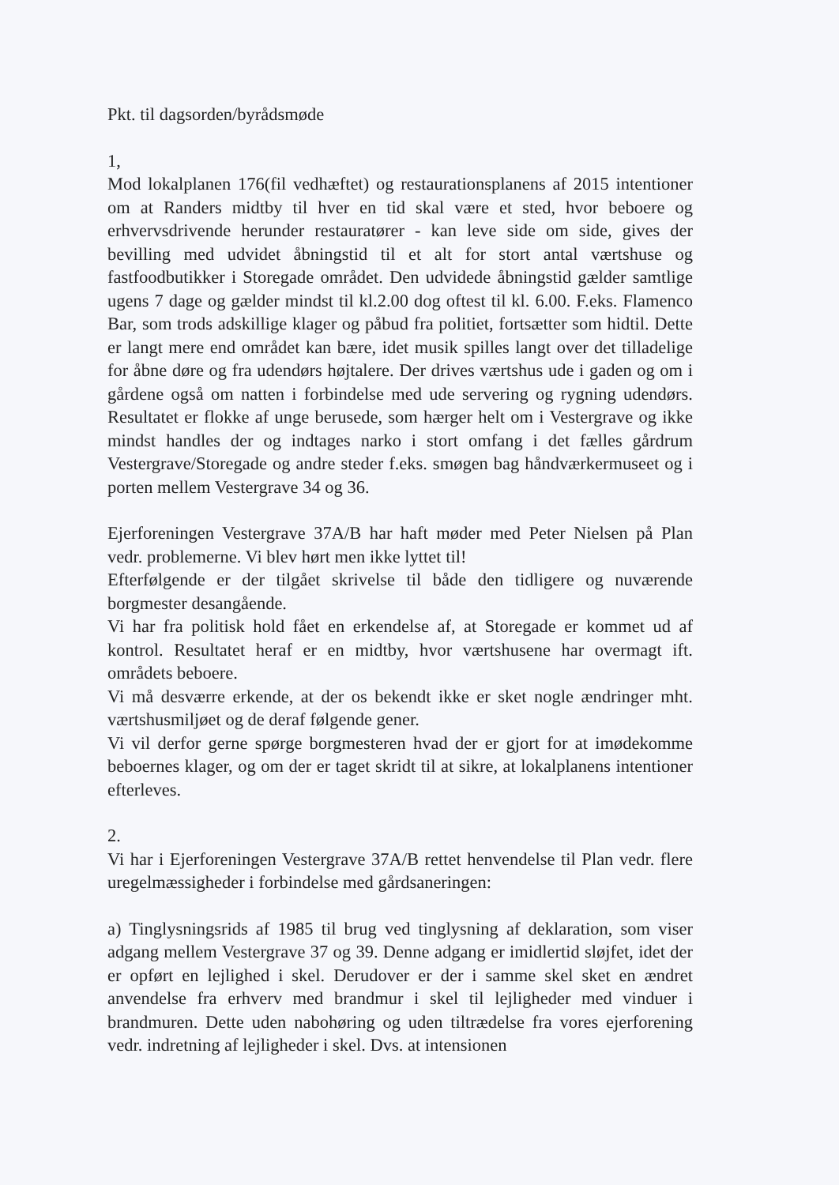Pkt. til dagsorden/byrådsmøde
1,
Mod lokalplanen 176(fil vedhæftet) og restaurationsplanens af 2015 intentioner om at Randers midtby til hver en tid skal være et sted, hvor beboere og erhvervsdrivende herunder restauratører - kan leve side om side, gives der bevilling med udvidet åbningstid til et alt for stort antal værtshuse og fastfoodbutikker i Storegade området. Den udvidede åbningstid gælder samtlige ugens 7 dage og gælder mindst til kl.2.00 dog oftest til kl. 6.00. F.eks. Flamenco Bar, som trods adskillige klager og påbud fra politiet, fortsætter som hidtil. Dette er langt mere end området kan bære, idet musik spilles langt over det tilladelige for åbne døre og fra udendørs højtalere. Der drives værtshus ude i gaden og om i gårdene også om natten i forbindelse med ude servering og rygning udendørs. Resultatet er flokke af unge berusede, som hærger helt om i Vestergrave og ikke mindst handles der og indtages narko i stort omfang i det fælles gårdrum Vestergrave/Storegade og andre steder f.eks. smøgen bag håndværkermuseet og i porten mellem Vestergrave 34 og 36.
Ejerforeningen Vestergrave 37A/B har haft møder med Peter Nielsen på Plan vedr. problemerne. Vi blev hørt men ikke lyttet til!
Efterfølgende er der tilgået skrivelse til både den tidligere og nuværende borgmester desangående.
Vi har fra politisk hold fået en erkendelse af, at Storegade er kommet ud af kontrol. Resultatet heraf er en midtby, hvor værtshusene har overmagt ift. områdets beboere.
Vi må desværre erkende, at der os bekendt ikke er sket nogle ændringer mht. værtshusmiljøet og de deraf følgende gener.
Vi vil derfor gerne spørge borgmesteren hvad der er gjort for at imødekomme beboernes klager, og om der er taget skridt til at sikre, at lokalplanens intentioner efterleves.
2.
Vi har i Ejerforeningen Vestergrave 37A/B rettet henvendelse til Plan vedr. flere uregelmæssigheder i forbindelse med gårdsaneringen:
a) Tinglysningsrids af 1985 til brug ved tinglysning af deklaration, som viser adgang mellem Vestergrave 37 og 39. Denne adgang er imidlertid sløjfet, idet der er opført en lejlighed i skel. Derudover er der i samme skel sket en ændret anvendelse fra erhverv med brandmur i skel til lejligheder med vinduer i brandmuren. Dette uden nabohøring og uden tiltrædelse fra vores ejerforening vedr. indretning af lejligheder i skel. Dvs. at intensionen